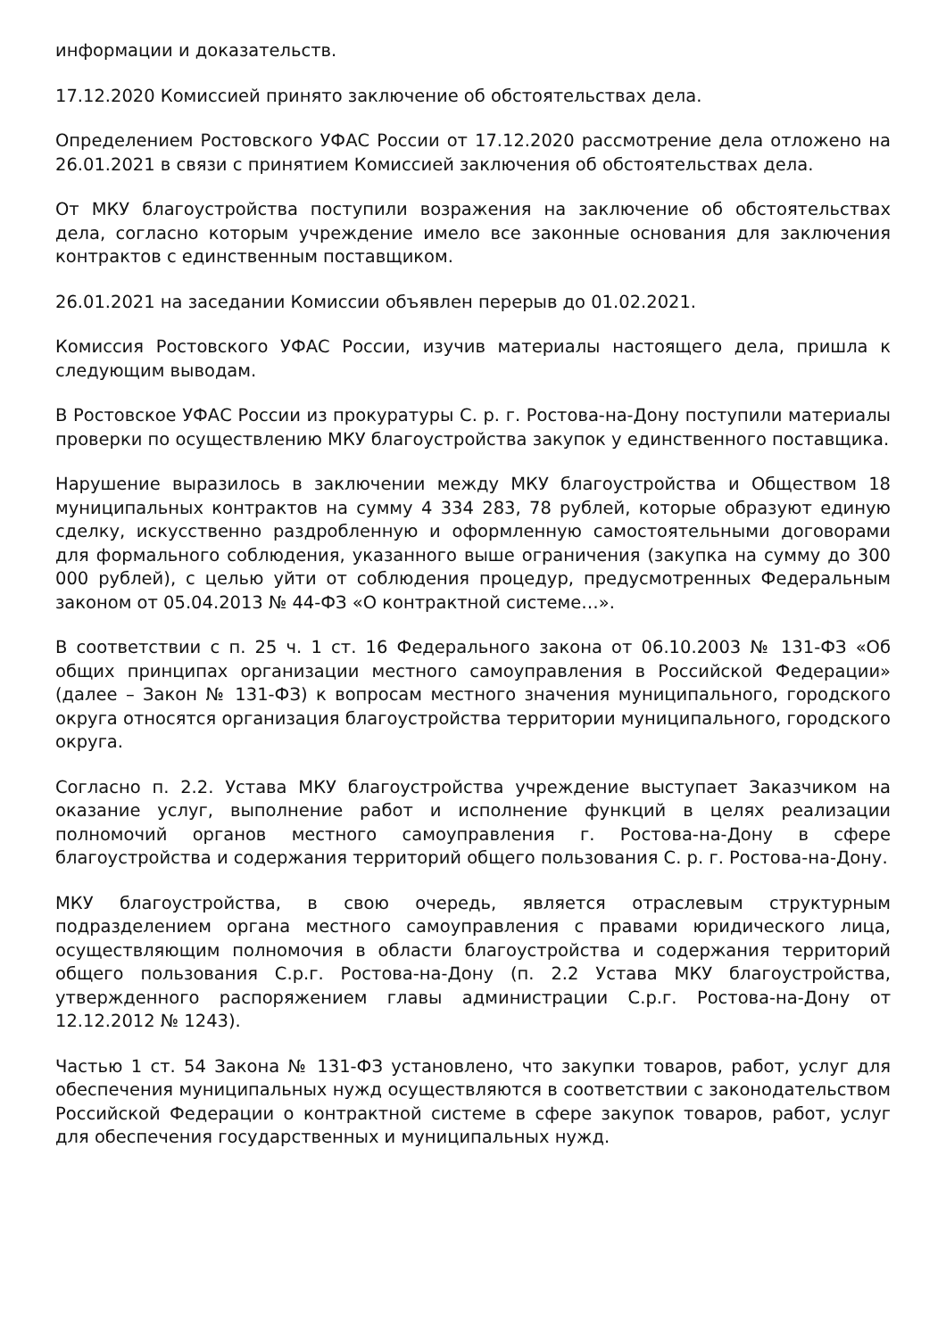информации и доказательств.
17.12.2020 Комиссией принято заключение об обстоятельствах дела.
Определением Ростовского УФАС России от 17.12.2020 рассмотрение дела отложено на 26.01.2021 в связи с принятием Комиссией заключения об обстоятельствах дела.
От МКУ благоустройства поступили возражения на заключение об обстоятельствах дела, согласно которым учреждение имело все законные основания для заключения контрактов с единственным поставщиком.
26.01.2021 на заседании Комиссии объявлен перерыв до 01.02.2021.
Комиссия Ростовского УФАС России, изучив материалы настоящего дела, пришла к следующим выводам.
В Ростовское УФАС России из прокуратуры С. р. г. Ростова-на-Дону поступили материалы проверки по осуществлению МКУ благоустройства закупок у единственного поставщика.
Нарушение выразилось в заключении между МКУ благоустройства и Обществом 18 муниципальных контрактов на сумму 4 334 283, 78 рублей, которые образуют единую сделку, искусственно раздробленную и оформленную самостоятельными договорами для формального соблюдения, указанного выше ограничения (закупка на сумму до 300 000 рублей), с целью уйти от соблюдения процедур, предусмотренных Федеральным законом от 05.04.2013 № 44-ФЗ «О контрактной системе…».
В соответствии с п. 25 ч. 1 ст. 16 Федерального закона от 06.10.2003 № 131-ФЗ «Об общих принципах организации местного самоуправления в Российской Федерации» (далее – Закон № 131-ФЗ) к вопросам местного значения муниципального, городского округа относятся организация благоустройства территории муниципального, городского округа.
Согласно п. 2.2. Устава МКУ благоустройства учреждение выступает Заказчиком на оказание услуг, выполнение работ и исполнение функций в целях реализации полномочий органов местного самоуправления г. Ростова-на-Дону в сфере благоустройства и содержания территорий общего пользования С. р. г. Ростова-на-Дону.
МКУ благоустройства, в свою очередь, является отраслевым структурным подразделением органа местного самоуправления с правами юридического лица, осуществляющим полномочия в области благоустройства и содержания территорий общего пользования С.р.г. Ростова-на-Дону (п. 2.2 Устава МКУ благоустройства, утвержденного распоряжением главы администрации С.р.г. Ростова-на-Дону от 12.12.2012 № 1243).
Частью 1 ст. 54 Закона № 131-ФЗ установлено, что закупки товаров, работ, услуг для обеспечения муниципальных нужд осуществляются в соответствии с законодательством Российской Федерации о контрактной системе в сфере закупок товаров, работ, услуг для обеспечения государственных и муниципальных нужд.